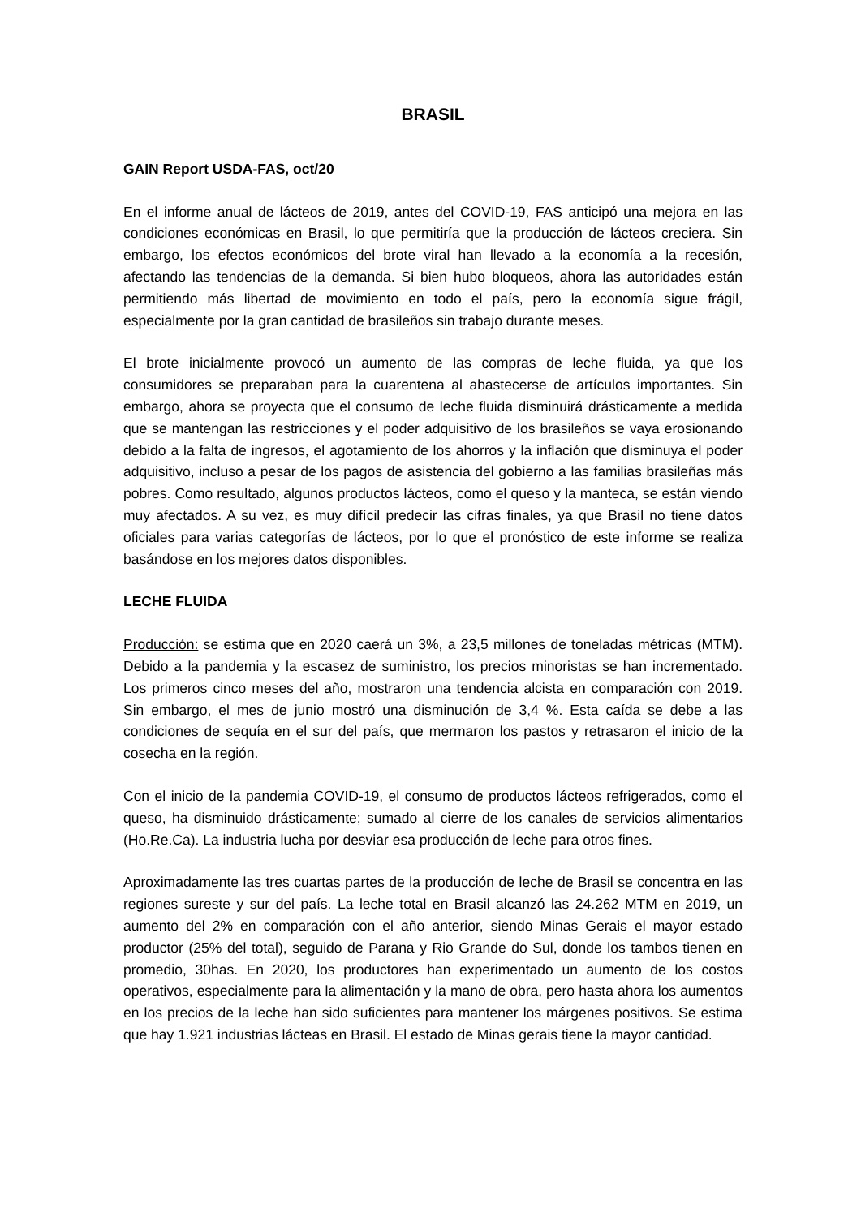BRASIL
GAIN Report USDA-FAS, oct/20
En el informe anual de lácteos de 2019, antes del COVID-19, FAS anticipó una mejora en las condiciones económicas en Brasil, lo que permitiría que la producción de lácteos creciera. Sin embargo, los efectos económicos del brote viral han llevado a la economía a la recesión, afectando las tendencias de la demanda. Si bien hubo bloqueos, ahora las autoridades están permitiendo más libertad de movimiento en todo el país, pero la economía sigue frágil, especialmente por la gran cantidad de brasileños sin trabajo durante meses.
El brote inicialmente provocó un aumento de las compras de leche fluida, ya que los consumidores se preparaban para la cuarentena al abastecerse de artículos importantes. Sin embargo, ahora se proyecta que el consumo de leche fluida disminuirá drásticamente a medida que se mantengan las restricciones y el poder adquisitivo de los brasileños se vaya erosionando debido a la falta de ingresos, el agotamiento de los ahorros y la inflación que disminuya el poder adquisitivo, incluso a pesar de los pagos de asistencia del gobierno a las familias brasileñas más pobres. Como resultado, algunos productos lácteos, como el queso y la manteca, se están viendo muy afectados. A su vez, es muy difícil predecir las cifras finales, ya que Brasil no tiene datos oficiales para varias categorías de lácteos, por lo que el pronóstico de este informe se realiza basándose en los mejores datos disponibles.
LECHE FLUIDA
Producción: se estima que en 2020 caerá un 3%, a 23,5 millones de toneladas métricas (MTM). Debido a la pandemia y la escasez de suministro, los precios minoristas se han incrementado. Los primeros cinco meses del año, mostraron una tendencia alcista en comparación con 2019. Sin embargo, el mes de junio mostró una disminución de 3,4 %. Esta caída se debe a las condiciones de sequía en el sur del país, que mermaron los pastos y retrasaron el inicio de la cosecha en la región.
Con el inicio de la pandemia COVID-19, el consumo de productos lácteos refrigerados, como el queso, ha disminuido drásticamente; sumado al cierre de los canales de servicios alimentarios (Ho.Re.Ca). La industria lucha por desviar esa producción de leche para otros fines.
Aproximadamente las tres cuartas partes de la producción de leche de Brasil se concentra en las regiones sureste y sur del país. La leche total en Brasil alcanzó las 24.262 MTM en 2019, un aumento del 2% en comparación con el año anterior, siendo Minas Gerais el mayor estado productor (25% del total), seguido de Parana y Rio Grande do Sul, donde los tambos tienen en promedio, 30has. En 2020, los productores han experimentado un aumento de los costos operativos, especialmente para la alimentación y la mano de obra, pero hasta ahora los aumentos en los precios de la leche han sido suficientes para mantener los márgenes positivos. Se estima que hay 1.921 industrias lácteas en Brasil. El estado de Minas gerais tiene la mayor cantidad.